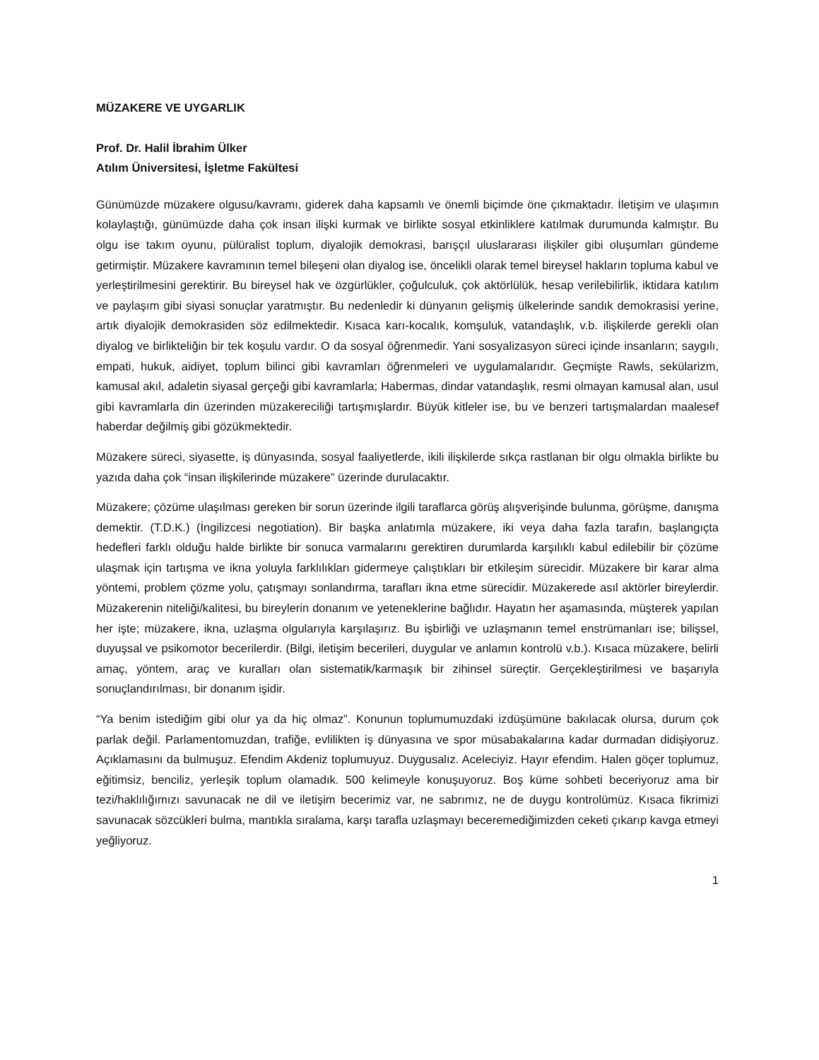MÜZAKERE VE UYGARLIK
Prof. Dr. Halil İbrahim Ülker
Atılım Üniversitesi, İşletme Fakültesi
Günümüzde müzakere olgusu/kavramı, giderek daha kapsamlı ve önemli biçimde öne çıkmaktadır. İletişim ve ulaşımın kolaylaştığı, günümüzde daha çok insan ilişki kurmak ve birlikte sosyal etkinliklere katılmak durumunda kalmıştır. Bu olgu ise takım oyunu, pülüralist toplum, diyalojik demokrasi, barışçıl uluslararası ilişkiler gibi oluşumları gündeme getirmiştir. Müzakere kavramının temel bileşeni olan diyalog ise, öncelikli olarak temel bireysel hakların topluma kabul ve yerleştirilmesini gerektirir. Bu bireysel hak ve özgürlükler, çoğulculuk, çok aktörlülük, hesap verilebilirlik, iktidara katılım ve paylaşım gibi siyasi sonuçlar yaratmıştır. Bu nedenledir ki dünyanın gelişmiş ülkelerinde sandık demokrasisi yerine, artık diyalojik demokrasiden söz edilmektedir. Kısaca karı-kocalık, komşuluk, vatandaşlık, v.b. ilişkilerde gerekli olan diyalog ve birlikteliğin bir tek koşulu vardır. O da sosyal öğrenmedir. Yani sosyalizasyon süreci içinde insanların; saygılı, empati, hukuk, aidiyet, toplum bilinci gibi kavramları öğrenmeleri ve uygulamalarıdır. Geçmişte Rawls, sekülarizm, kamusal akıl, adaletin siyasal gerçeği gibi kavramlarla; Habermas, dindar vatandaşlık, resmi olmayan kamusal alan, usul gibi kavramlarla din üzerinden müzakereciliği tartışmışlardır. Büyük kitleler ise, bu ve benzeri tartışmalardan maalesef haberdar değilmiş gibi gözükmektedir.
Müzakere süreci, siyasette, iş dünyasında, sosyal faaliyetlerde, ikili ilişkilerde sıkça rastlanan bir olgu olmakla birlikte bu yazıda daha çok “insan ilişkilerinde müzakere” üzerinde durulacaktır.
Müzakere; çözüme ulaşılması gereken bir sorun üzerinde ilgili taraflarca görüş alışverişinde bulunma, görüşme, danışma demektir. (T.D.K.) (İngilizcesi negotiation). Bir başka anlatımla müzakere, iki veya daha fazla tarafın, başlangıçta hedefleri farklı olduğu halde birlikte bir sonuca varmalarını gerektiren durumlarda karşılıklı kabul edilebilir bir çözüme ulaşmak için tartışma ve ikna yoluyla farklılıkları gidermeye çalıştıkları bir etkileşim sürecidir. Müzakere bir karar alma yöntemi, problem çözme yolu, çatışmayı sonlandırma, tarafları ikna etme sürecidir. Müzakerede asıl aktörler bireylerdir. Müzakerenin niteliği/kalitesi, bu bireylerin donanım ve yeteneklerine bağlıdır. Hayatın her aşamasında, müşterek yapılan her işte; müzakere, ikna, uzlaşma olgularıyla karşılaşırız. Bu işbirliği ve uzlaşmanın temel enstrümanları ise; bilişsel, duyuşsal ve psikomotor becerilerdir. (Bilgi, iletişim becerileri, duygular ve anlamın kontrolü v.b.). Kısaca müzakere, belirli amaç, yöntem, araç ve kuralları olan sistematik/karmaşık bir zihinsel süreçtir. Gerçekleştirilmesi ve başarıyla sonuçlandırılması, bir donanım işidir.
“Ya benim istediğim gibi olur ya da hiç olmaz”. Konunun toplumumuzdaki izdüşümüne bakılacak olursa, durum çok parlak değil. Parlamentomuzdan, trafiğe, evlilikten iş dünyasına ve spor müsabakalarına kadar durmadan didişiyoruz. Açıklamasını da bulmuşuz. Efendim Akdeniz toplumuyuz. Duygusalız. Aceleciyiz. Hayır efendim. Halen göçer toplumuz, eğitimsiz, benciliz, yerleşik toplum olamadık. 500 kelimeyle konuşuyoruz. Boş küme sohbeti beceriyoruz ama bir tezi/haklılığımızı savunacak ne dil ve iletişim becerimiz var, ne sabrımız, ne de duygu kontrolümüz. Kısaca fikrimizi savunacak sözcükleri bulma, mantıkla sıralama, karşı tarafla uzlaşmayı beceremediğimizden ceketi çıkarıp kavga etmeyi yeğliyoruz.
1